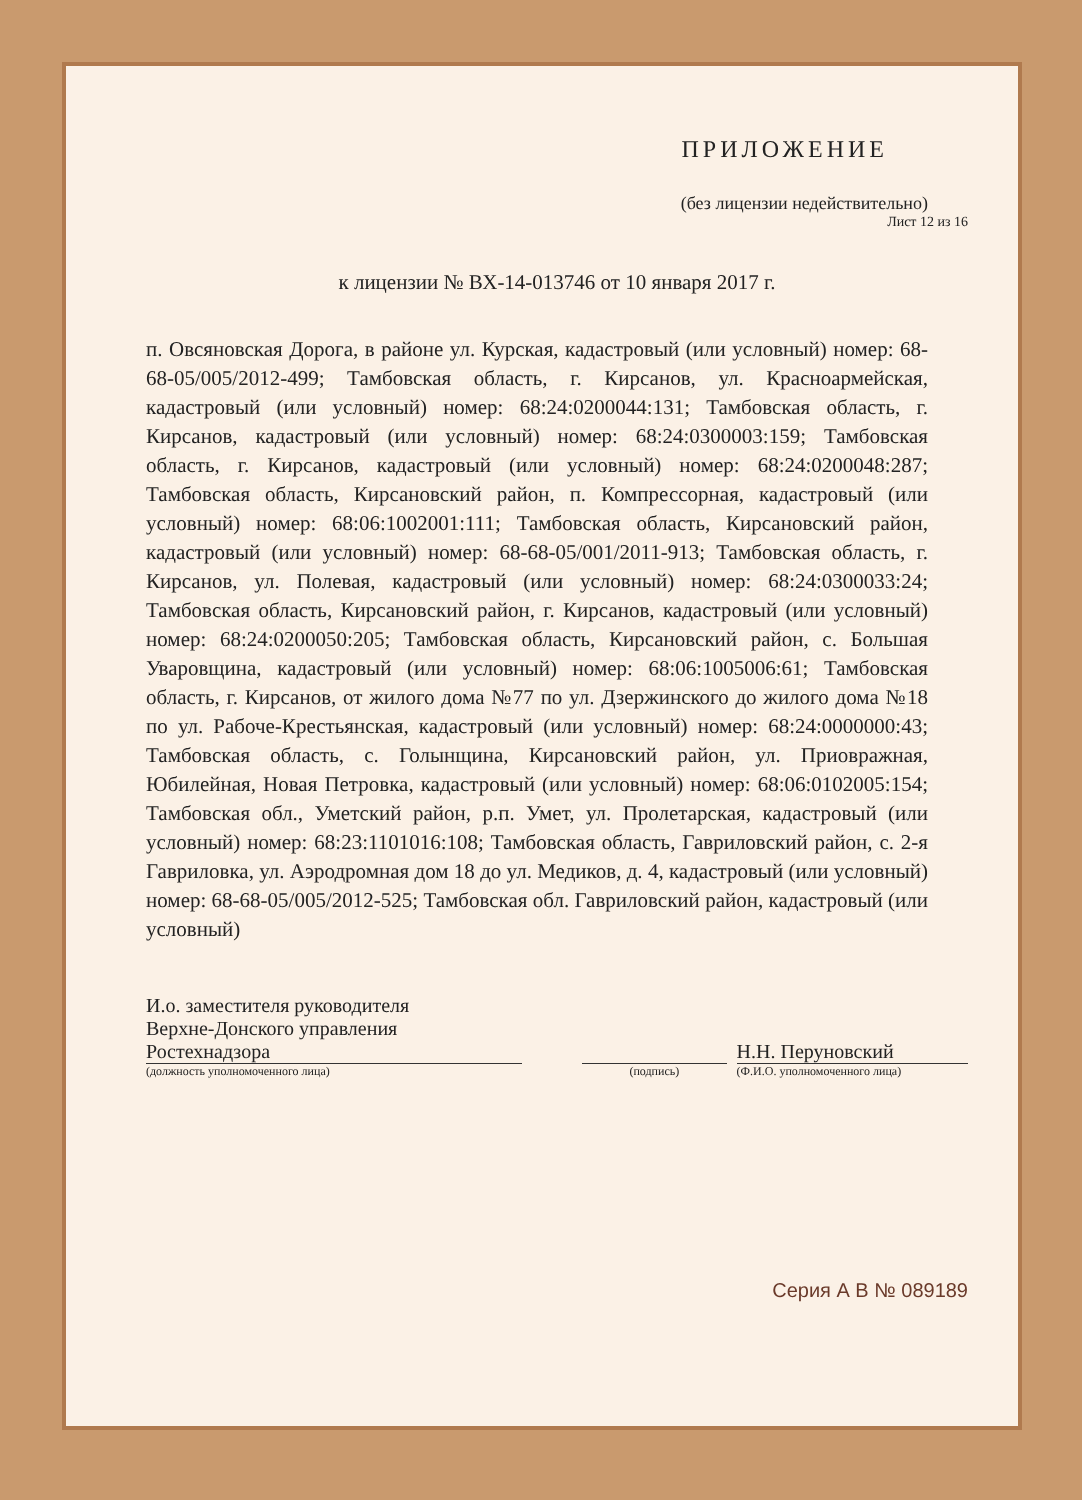ПРИЛОЖЕНИЕ
(без лицензии недействительно)
Лист 12 из 16
к лицензии № ВХ-14-013746 от 10 января 2017 г.
п. Овсяновская Дорога, в районе ул. Курская, кадастровый (или условный) номер: 68-68-05/005/2012-499; Тамбовская область, г. Кирсанов, ул. Красноармейская, кадастровый (или условный) номер: 68:24:0200044:131; Тамбовская область, г. Кирсанов, кадастровый (или условный) номер: 68:24:0300003:159; Тамбовская область, г. Кирсанов, кадастровый (или условный) номер: 68:24:0200048:287; Тамбовская область, Кирсановский район, п. Компрессорная, кадастровый (или условный) номер: 68:06:1002001:111; Тамбовская область, Кирсановский район, кадастровый (или условный) номер: 68-68-05/001/2011-913; Тамбовская область, г. Кирсанов, ул. Полевая, кадастровый (или условный) номер: 68:24:0300033:24; Тамбовская область, Кирсановский район, г. Кирсанов, кадастровый (или условный) номер: 68:24:0200050:205; Тамбовская область, Кирсановский район, с. Большая Уваровщина, кадастровый (или условный) номер: 68:06:1005006:61; Тамбовская область, г. Кирсанов, от жилого дома №77 по ул. Дзержинского до жилого дома №18 по ул. Рабоче-Крестьянская, кадастровый (или условный) номер: 68:24:0000000:43; Тамбовская область, с. Голынщина, Кирсановский район, ул. Приовражная, Юбилейная, Новая Петровка, кадастровый (или условный) номер: 68:06:0102005:154; Тамбовская обл., Уметский район, р.п. Умет, ул. Пролетарская, кадастровый (или условный) номер: 68:23:1101016:108; Тамбовская область, Гавриловский район, с. 2-я Гавриловка, ул. Аэродромная дом 18 до ул. Медиков, д. 4, кадастровый (или условный) номер: 68-68-05/005/2012-525; Тамбовская обл. Гавриловский район, кадастровый (или условный)
И.о. заместителя руководителя
Верхне-Донского управления
Ростехнадзора
(должность уполномоченного лица)
(подпись)
Н.Н. Перуновский
(Ф.И.О. уполномоченного лица)
Серия А В № 089189